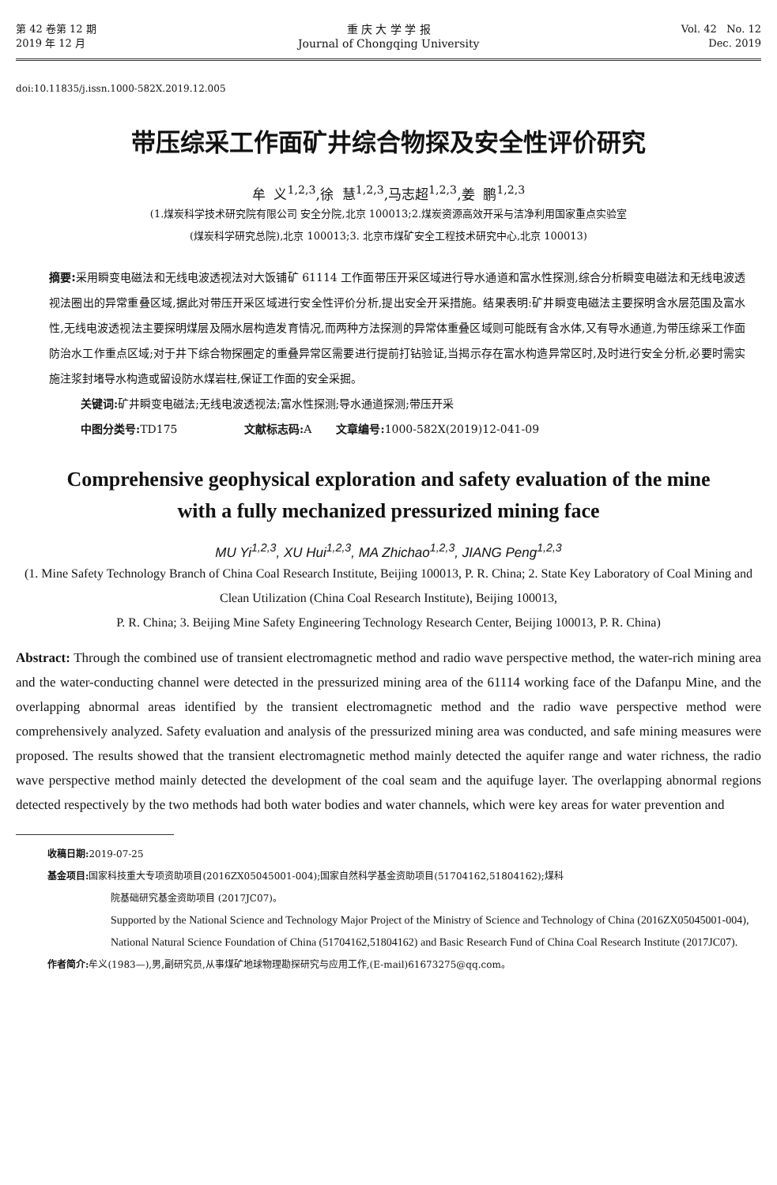第 42 卷第 12 期
2019 年 12 月
重 庆 大 学 学 报
Journal of Chongqing University
Vol. 42 No. 12
Dec. 2019
doi:10.11835/j.issn.1000-582X.2019.12.005
带压综采工作面矿井综合物探及安全性评价研究
牟 义<sup>1,2,3</sup>,徐 慧<sup>1,2,3</sup>,马志超<sup>1,2,3</sup>,姜 鹏<sup>1,2,3</sup>
(1.煤炭科学技术研究院有限公司 安全分院,北京 100013;2.煤炭资源高效开采与洁净利用国家重点实验室
(煤炭科学研究总院),北京 100013;3. 北京市煤矿安全工程技术研究中心,北京 100013)
摘要: 采用瞬变电磁法和无线电波透视法对大饭铺矿 61114 工作面带压开采区域进行导水通道和富水性探测,综合分析瞬变电磁法和无线电波透视法圈出的异常重叠区域,据此对带压开采区域进行安全性评价分析,提出安全开采措施。结果表明:矿井瞬变电磁法主要探明含水层范围及富水性,无线电波透视法主要探明煤层及隔水层构造发育情况,而两种方法探测的异常体重叠区域则可能既有含水体,又有导水通道,为带压综采工作面防治水工作重点区域;对于井下综合物探圈定的重叠异常区需要进行提前打钻验证,当揭示存在富水构造异常区时,及时进行安全分析,必要时需实施注浆封堵导水构造或留设防水煤岩柱,保证工作面的安全采掘。
关键词: 矿井瞬变电磁法;无线电波透视法;富水性探测;导水通道探测;带压开采
中图分类号: TD175 文献标志码: A 文章编号: 1000-582X(2019)12-041-09
Comprehensive geophysical exploration and safety evaluation of the mine
with a fully mechanized pressurized mining face
MU Yi<sup>1,2,3</sup>, XU Hui<sup>1,2,3</sup>, MA Zhichao<sup>1,2,3</sup>, JIANG Peng<sup>1,2,3</sup>
(1. Mine Safety Technology Branch of China Coal Research Institute, Beijing 100013, P. R. China; 2. State Key Laboratory of Coal Mining and Clean Utilization (China Coal Research Institute), Beijing 100013,
P. R. China; 3. Beijing Mine Safety Engineering Technology Research Center, Beijing 100013, P. R. China)
Abstract: Through the combined use of transient electromagnetic method and radio wave perspective method, the water-rich mining area and the water-conducting channel were detected in the pressurized mining area of the 61114 working face of the Dafanpu Mine, and the overlapping abnormal areas identified by the transient electromagnetic method and the radio wave perspective method were comprehensively analyzed. Safety evaluation and analysis of the pressurized mining area was conducted, and safe mining measures were proposed. The results showed that the transient electromagnetic method mainly detected the aquifer range and water richness, the radio wave perspective method mainly detected the development of the coal seam and the aquifuge layer. The overlapping abnormal regions detected respectively by the two methods had both water bodies and water channels, which were key areas for water prevention and
收稿日期: 2019-07-25
基金项目: 国家科技重大专项资助项目(2016ZX05045001-004);国家自然科学基金资助项目(51704162,51804162);煤科
院基础研究基金资助项目 (2017JC07)。
Supported by the National Science and Technology Major Project of the Ministry of Science and Technology of China (2016ZX05045001-004), National Natural Science Foundation of China (51704162,51804162) and Basic Research Fund of China Coal Research Institute (2017JC07).
作者简介: 牟义(1983—),男,副研究员,从事煤矿地球物理勘探研究与应用工作,(E-mail)61673275@qq.com。